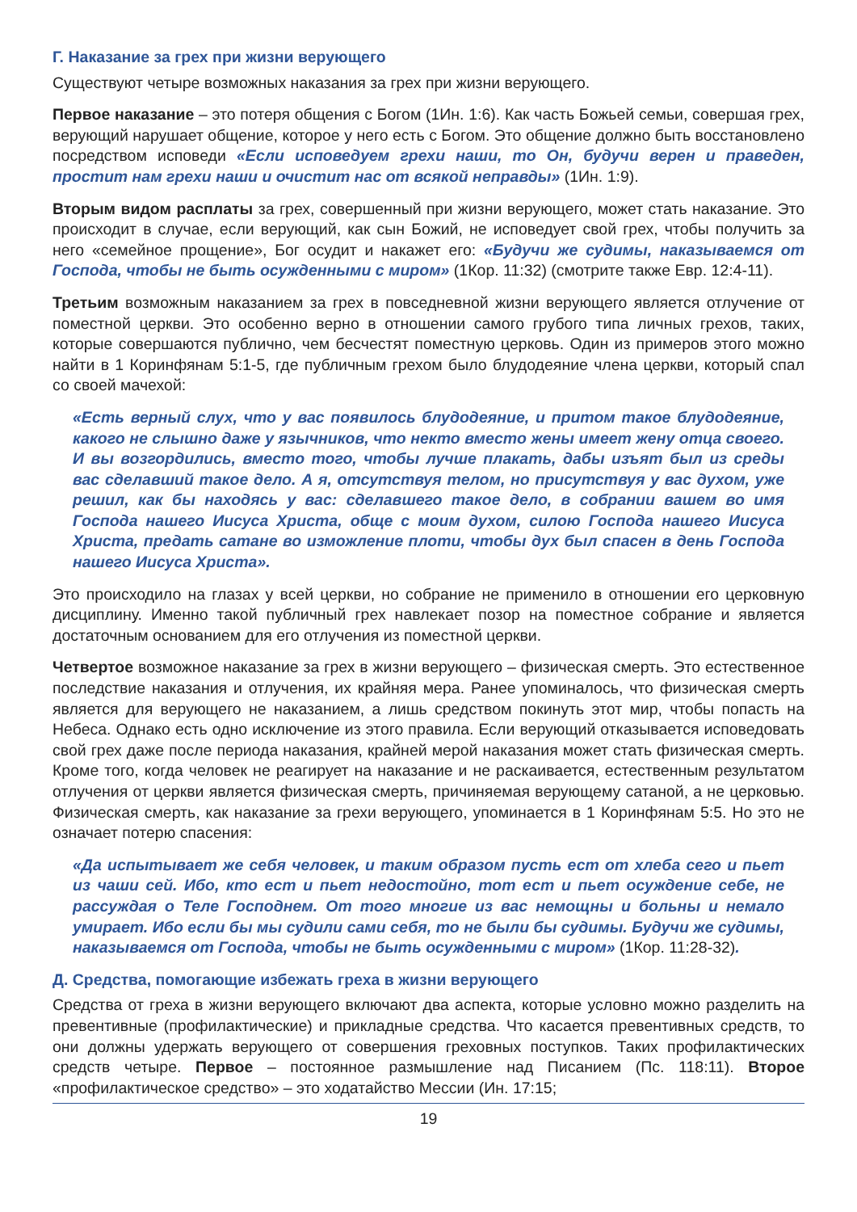Г. Наказание за грех при жизни верующего
Существуют четыре возможных наказания за грех при жизни верующего.
Первое наказание – это потеря общения с Богом (1Ин. 1:6). Как часть Божьей семьи, совершая грех, верующий нарушает общение, которое у него есть с Богом. Это общение должно быть восстановлено посредством исповеди «Если исповедуем грехи наши, то Он, будучи верен и праведен, простит нам грехи наши и очистит нас от всякой неправды» (1Ин. 1:9).
Вторым видом расплаты за грех, совершенный при жизни верующего, может стать наказание. Это происходит в случае, если верующий, как сын Божий, не исповедует свой грех, чтобы получить за него «семейное прощение», Бог осудит и накажет его: «Будучи же судимы, наказываемся от Господа, чтобы не быть осужденными с миром» (1Кор. 11:32) (смотрите также Евр. 12:4-11).
Третьим возможным наказанием за грех в повседневной жизни верующего является отлучение от поместной церкви. Это особенно верно в отношении самого грубого типа личных грехов, таких, которые совершаются публично, чем бесчестят поместную церковь. Один из примеров этого можно найти в 1 Коринфянам 5:1-5, где публичным грехом было блудодеяние члена церкви, который спал со своей мачехой:
«Есть верный слух, что у вас появилось блудодеяние, и притом такое блудодеяние, какого не слышно даже у язычников, что некто вместо жены имеет жену отца своего. И вы возгордились, вместо того, чтобы лучше плакать, дабы изъят был из среды вас сделавший такое дело. А я, отсутствуя телом, но присутствуя у вас духом, уже решил, как бы находясь у вас: сделавшего такое дело, в собрании вашем во имя Господа нашего Иисуса Христа, обще с моим духом, силою Господа нашего Иисуса Христа, предать сатане во изможление плоти, чтобы дух был спасен в день Господа нашего Иисуса Христа».
Это происходило на глазах у всей церкви, но собрание не применило в отношении его церковную дисциплину. Именно такой публичный грех навлекает позор на поместное собрание и является достаточным основанием для его отлучения из поместной церкви.
Четвертое возможное наказание за грех в жизни верующего – физическая смерть. Это естественное последствие наказания и отлучения, их крайняя мера. Ранее упоминалось, что физическая смерть является для верующего не наказанием, а лишь средством покинуть этот мир, чтобы попасть на Небеса. Однако есть одно исключение из этого правила. Если верующий отказывается исповедовать свой грех даже после периода наказания, крайней мерой наказания может стать физическая смерть. Кроме того, когда человек не реагирует на наказание и не раскаивается, естественным результатом отлучения от церкви является физическая смерть, причиняемая верующему сатаной, а не церковью. Физическая смерть, как наказание за грехи верующего, упоминается в 1 Коринфянам 5:5. Но это не означает потерю спасения:
«Да испытывает же себя человек, и таким образом пусть ест от хлеба сего и пьет из чаши сей. Ибо, кто ест и пьет недостойно, тот ест и пьет осуждение себе, не рассуждая о Теле Господнем. От того многие из вас немощны и больны и немало умирает. Ибо если бы мы судили сами себя, то не были бы судимы. Будучи же судимы, наказываемся от Господа, чтобы не быть осужденными с миром» (1Кор. 11:28-32).
Д. Средства, помогающие избежать греха в жизни верующего
Средства от греха в жизни верующего включают два аспекта, которые условно можно разделить на превентивные (профилактические) и прикладные средства. Что касается превентивных средств, то они должны удержать верующего от совершения греховных поступков. Таких профилактических средств четыре. Первое – постоянное размышление над Писанием (Пс. 118:11). Второе «профилактическое средство» – это ходатайство Мессии (Ин. 17:15;
19